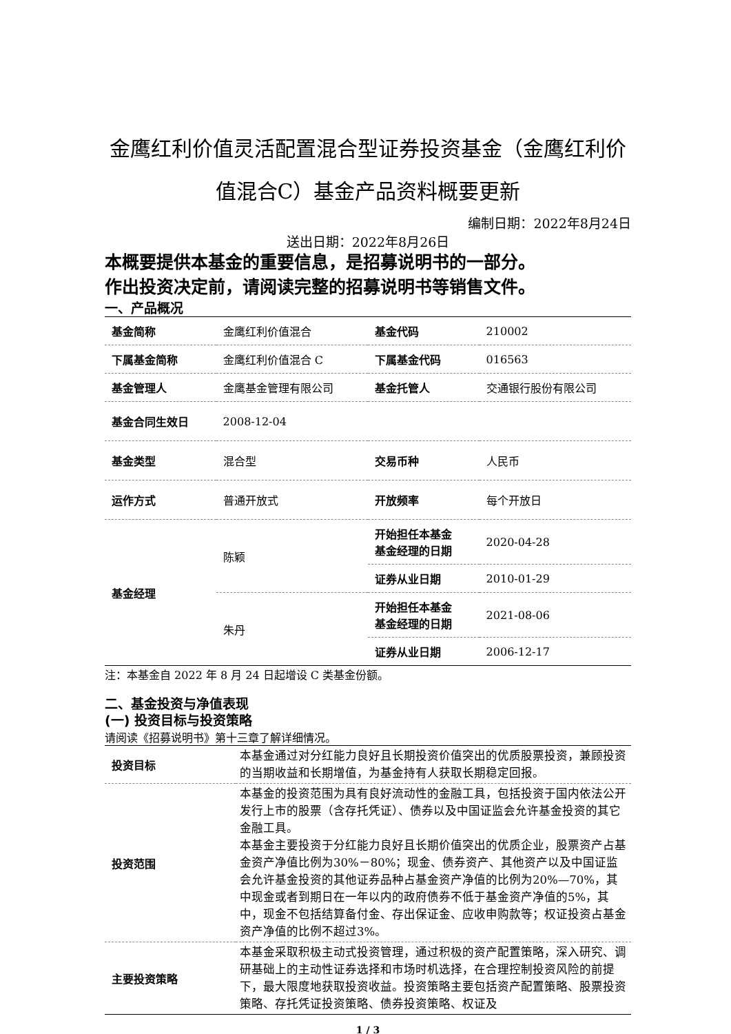金鹰红利价值灵活配置混合型证券投资基金（金鹰红利价值混合C）基金产品资料概要更新
编制日期：2022年8月24日
送出日期：2022年8月26日
本概要提供本基金的重要信息，是招募说明书的一部分。
作出投资决定前，请阅读完整的招募说明书等销售文件。
一、产品概况
| 基金简称 | 金鹰红利价值混合 | 基金代码 | 210002 |
| 下属基金简称 | 金鹰红利价值混合 C | 下属基金代码 | 016563 |
| 基金管理人 | 金鹰基金管理有限公司 | 基金托管人 | 交通银行股份有限公司 |
| 基金合同生效日 | 2008-12-04 | | |
| 基金类型 | 混合型 | 交易币种 | 人民币 |
| 运作方式 | 普通开放式 | 开放频率 | 每个开放日 |
| 基金经理 | 陈颖 | 开始担任本基金 基金经理的日期 | 2020-04-28 |
| | | 证券从业日期 | 2010-01-29 |
| | 朱丹 | 开始担任本基金 基金经理的日期 | 2021-08-06 |
| | | 证券从业日期 | 2006-12-17 |
注：本基金自 2022 年 8 月 24 日起增设 C 类基金份额。
二、基金投资与净值表现
(一) 投资目标与投资策略
请阅读《招募说明书》第十三章了解详细情况。
| 投资目标 | 本基金通过对分红能力良好且长期投资价值突出的优质股票投资，兼顾投资的当期收益和长期增值，为基金持有人获取长期稳定回报。 |
| 投资范围 | 本基金的投资范围为具有良好流动性的金融工具，包括投资于国内依法公开发行上市的股票（含存托凭证）、债券以及中国证监会允许基金投资的其它金融工具。 本基金主要投资于分红能力良好且长期价值突出的优质企业，股票资产占基金资产净值比例为30%－80%；现金、债券资产、其他资产以及中国证监会允许基金投资的其他证券品种占基金资产净值的比例为20%—70%，其中现金或者到期日在一年以内的政府债券不低于基金资产净值的5%，其中，现金不包括结算备付金、存出保证金、应收申购款等；权证投资占基金资产净值的比例不超过3%。 |
| 主要投资策略 | 本基金采取积极主动式投资管理，通过积极的资产配置策略，深入研究、调研基础上的主动性证券选择和市场时机选择，在合理控制投资风险的前提下，最大限度地获取投资收益。投资策略主要包括资产配置策略、股票投资策略、存托凭证投资策略、债券投资策略、权证及 |
1 / 3